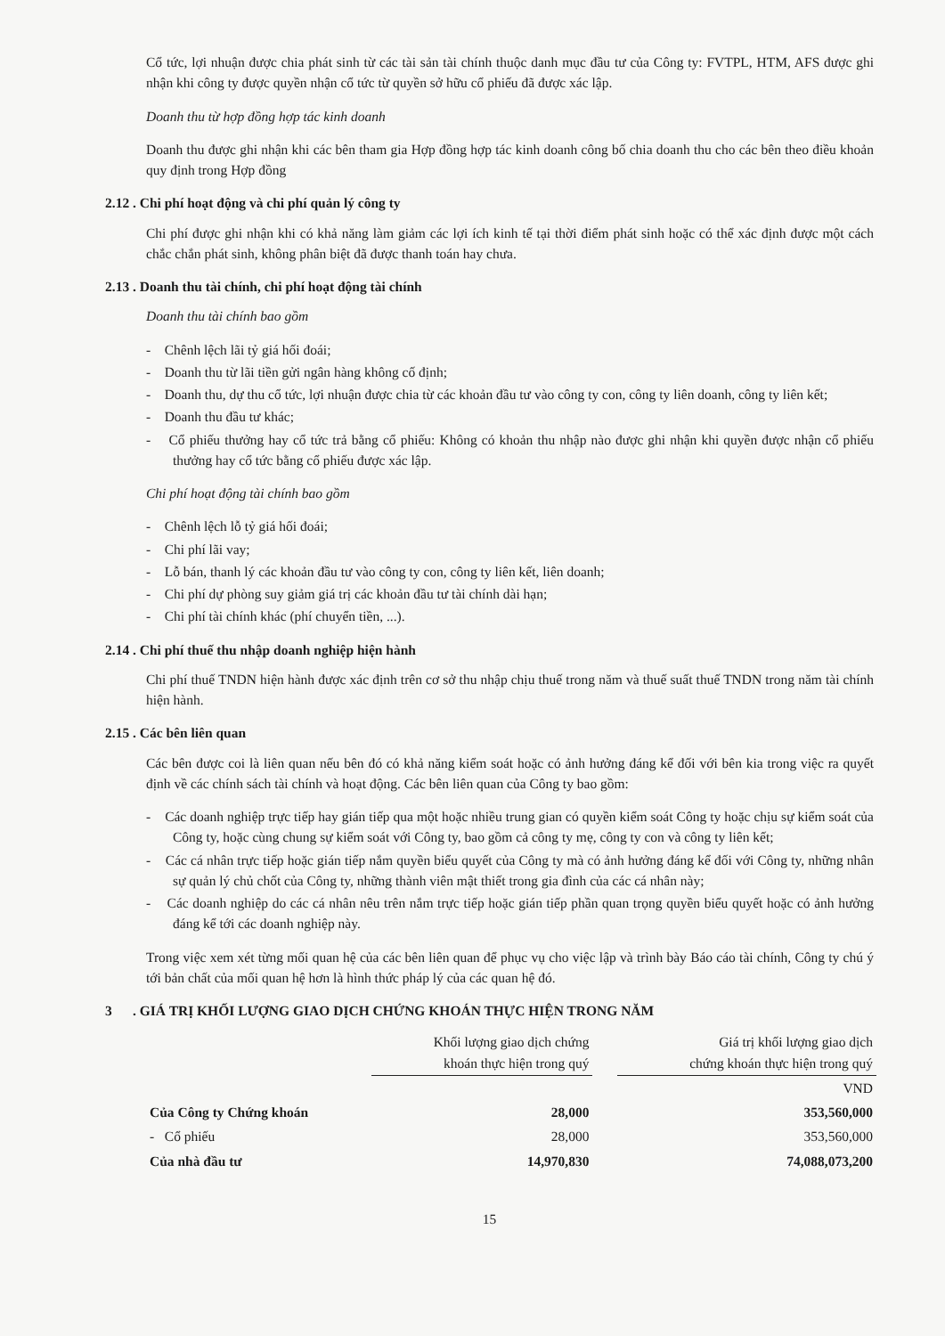Cổ tức, lợi nhuận được chia phát sinh từ các tài sản tài chính thuộc danh mục đầu tư của Công ty: FVTPL, HTM, AFS được ghi nhận khi công ty được quyền nhận cổ tức từ quyền sở hữu cổ phiếu đã được xác lập.
Doanh thu từ hợp đồng hợp tác kinh doanh
Doanh thu được ghi nhận khi các bên tham gia Hợp đồng hợp tác kinh doanh công bố chia doanh thu cho các bên theo điều khoản quy định trong Hợp đồng
2.12 . Chi phí hoạt động và chi phí quản lý công ty
Chi phí được ghi nhận khi có khả năng làm giảm các lợi ích kinh tế tại thời điểm phát sinh hoặc có thể xác định được một cách chắc chắn phát sinh, không phân biệt đã được thanh toán hay chưa.
2.13 . Doanh thu tài chính, chi phí hoạt động tài chính
Doanh thu tài chính bao gồm
- Chênh lệch lãi tỷ giá hối đoái;
- Doanh thu từ lãi tiền gửi ngân hàng không cố định;
- Doanh thu, dự thu cổ tức, lợi nhuận được chia từ các khoản đầu tư vào công ty con, công ty liên doanh, công ty liên kết;
- Doanh thu đầu tư khác;
- Cổ phiếu thưởng hay cổ tức trả bằng cổ phiếu: Không có khoản thu nhập nào được ghi nhận khi quyền được nhận cổ phiếu thưởng hay cổ tức bằng cổ phiếu được xác lập.
Chi phí hoạt động tài chính bao gồm
- Chênh lệch lỗ tỷ giá hối đoái;
- Chi phí lãi vay;
- Lỗ bán, thanh lý các khoản đầu tư vào công ty con, công ty liên kết, liên doanh;
- Chi phí dự phòng suy giảm giá trị các khoản đầu tư tài chính dài hạn;
- Chi phí tài chính khác (phí chuyển tiền, ...).
2.14 . Chi phí thuế thu nhập doanh nghiệp hiện hành
Chi phí thuế TNDN hiện hành được xác định trên cơ sở thu nhập chịu thuế trong năm và thuế suất thuế TNDN trong năm tài chính hiện hành.
2.15 . Các bên liên quan
Các bên được coi là liên quan nếu bên đó có khả năng kiểm soát hoặc có ảnh hưởng đáng kể đối với bên kia trong việc ra quyết định về các chính sách tài chính và hoạt động. Các bên liên quan của Công ty bao gồm:
- Các doanh nghiệp trực tiếp hay gián tiếp qua một hoặc nhiều trung gian có quyền kiểm soát Công ty hoặc chịu sự kiểm soát của Công ty, hoặc cùng chung sự kiểm soát với Công ty, bao gồm cả công ty mẹ, công ty con và công ty liên kết;
- Các cá nhân trực tiếp hoặc gián tiếp nắm quyền biểu quyết của Công ty mà có ảnh hưởng đáng kể đối với Công ty, những nhân sự quản lý chủ chốt của Công ty, những thành viên mật thiết trong gia đình của các cá nhân này;
- Các doanh nghiệp do các cá nhân nêu trên nắm trực tiếp hoặc gián tiếp phần quan trọng quyền biểu quyết hoặc có ảnh hưởng đáng kể tới các doanh nghiệp này.
Trong việc xem xét từng mối quan hệ của các bên liên quan để phục vụ cho việc lập và trình bày Báo cáo tài chính, Công ty chú ý tới bản chất của mối quan hệ hơn là hình thức pháp lý của các quan hệ đó.
3 . GIÁ TRỊ KHỐI LƯỢNG GIAO DỊCH CHỨNG KHOÁN THỰC HIỆN TRONG NĂM
| | Khối lượng giao dịch chứng khoán thực hiện trong quý | | Giá trị khối lượng giao dịch chứng khoán thực hiện trong quý |
| | | | VND |
| Của Công ty Chứng khoán | 28,000 | | 353,560,000 |
| - Cổ phiếu | 28,000 | | 353,560,000 |
| Của nhà đầu tư | 14,970,830 | | 74,088,073,200 |
15